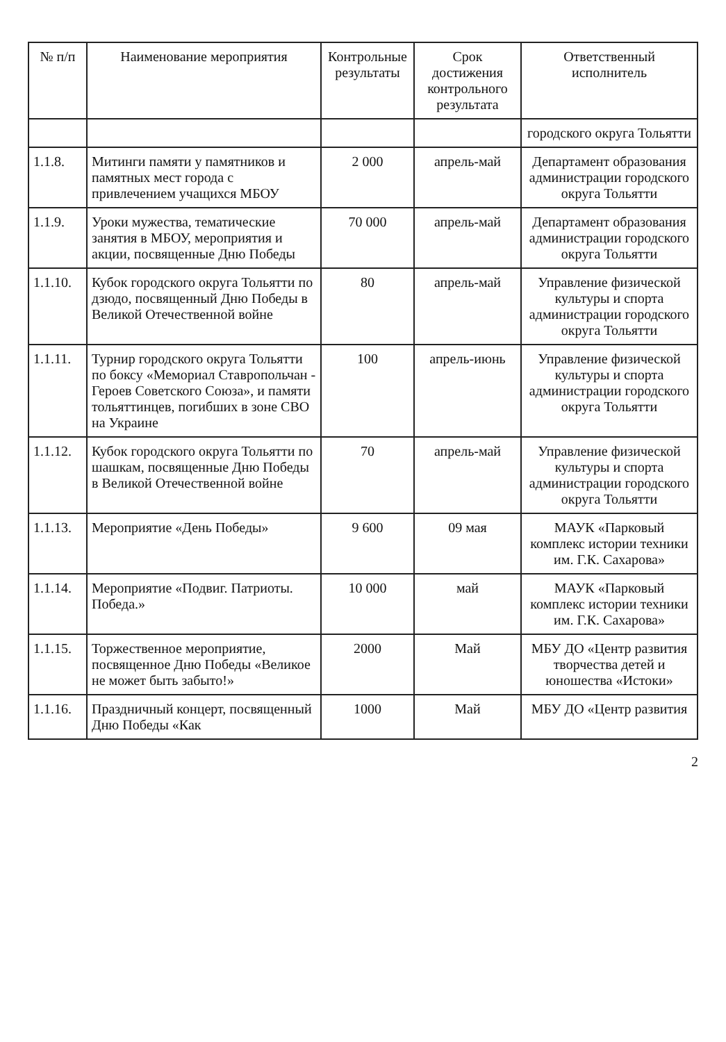| № п/п | Наименование мероприятия | Контрольные результаты | Срок достижения контрольного результата | Ответственный исполнитель |
| --- | --- | --- | --- | --- |
| | | | | городского округа Тольятти |
| 1.1.8. | Митинги памяти у памятников и памятных мест города с привлечением учащихся МБОУ | 2 000 | апрель-май | Департамент образования администрации городского округа Тольятти |
| 1.1.9. | Уроки мужества, тематические занятия в МБОУ, мероприятия и акции, посвященные Дню Победы | 70 000 | апрель-май | Департамент образования администрации городского округа Тольятти |
| 1.1.10. | Кубок городского округа Тольятти по дзюдо, посвященный Дню Победы в Великой Отечественной войне | 80 | апрель-май | Управление физической культуры и спорта администрации городского округа Тольятти |
| 1.1.11. | Турнир городского округа Тольятти по боксу «Мемориал Ставропольчан - Героев Советского Союза», и памяти тольяттинцев, погибших в зоне СВО на Украине | 100 | апрель-июнь | Управление физической культуры и спорта администрации городского округа Тольятти |
| 1.1.12. | Кубок городского округа Тольятти по шашкам, посвященные Дню Победы в Великой Отечественной войне | 70 | апрель-май | Управление физической культуры и спорта администрации городского округа Тольятти |
| 1.1.13. | Мероприятие «День Победы» | 9 600 | 09 мая | МАУК «Парковый комплекс истории техники им. Г.К. Сахарова» |
| 1.1.14. | Мероприятие «Подвиг. Патриоты. Победа.» | 10 000 | май | МАУК «Парковый комплекс истории техники им. Г.К. Сахарова» |
| 1.1.15. | Торжественное мероприятие, посвященное Дню Победы «Великое не может быть забыто!» | 2000 | Май | МБУ ДО «Центр развития творчества детей и юношества «Истоки» |
| 1.1.16. | Праздничный концерт, посвященный Дню Победы «Как | 1000 | Май | МБУ ДО «Центр развития |
2